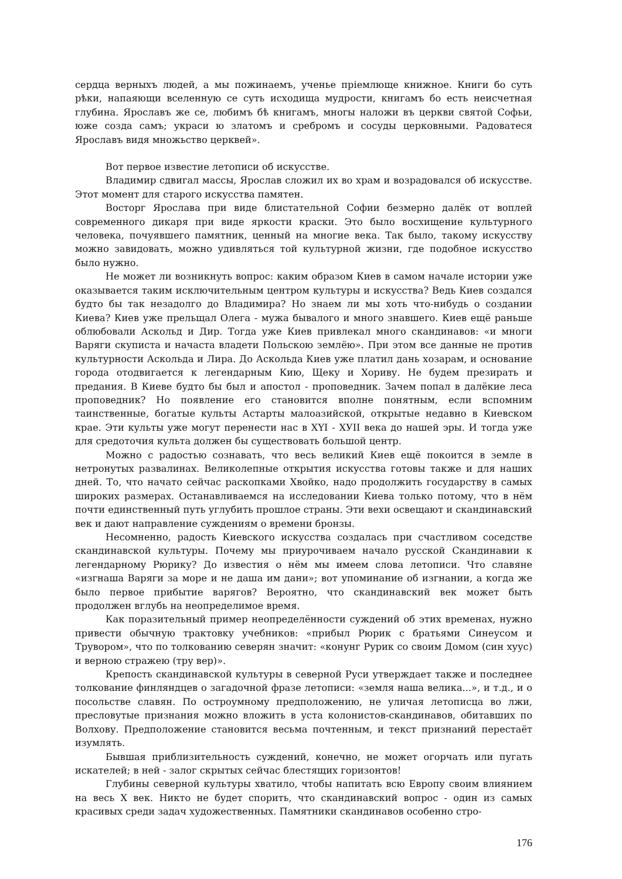сердца верныхъ людей, а мы пожинаемъ, ученье пріемлюще книжное. Книги бо суть рѣки, напаяющи вселенную се суть исходища мудрости, книгамъ бо есть неисчетная глубина. Ярославъ же се, любимъ бѣ книгамъ, многы наложи въ церкви святой Софьи, юже созда самъ; украси ю златомъ и сребромъ и сосуды церковными. Радоватеся Ярославъ видя множьство церквей».
Вот первое известие летописи об искусстве.
Владимир сдвигал массы, Ярослав сложил их во храм и возрадовался об искусстве. Этот момент для старого искусства памятен.
Восторг Ярослава при виде блистательной Софии безмерно далёк от воплей современного дикаря при виде яркости краски. Это было восхищение культурного человека, почуявшего памятник, ценный на многие века. Так было, такому искусству можно завидовать, можно удивляться той культурной жизни, где подобное искусство было нужно.
Не может ли возникнуть вопрос: каким образом Киев в самом начале истории уже оказывается таким исключительным центром культуры и искусства? Ведь Киев создался будто бы так незадолго до Владимира? Но знаем ли мы хоть что-нибудь о создании Киева? Киев уже прельщал Олега - мужа бывалого и много знавшего. Киев ещё раньше облюбовали Аскольд и Дир. Тогда уже Киев привлекал много скандинавов: «и многи Варяги скуписта и начаста владети Польскою землёю». При этом все данные не против культурности Аскольда и Лира. До Аскольда Киев уже платил дань хозарам, и основание города отодвигается к легендарным Кию, Щеку и Хориву. Не будем презирать и предания. В Киеве будто бы был и апостол - проповедник. Зачем попал в далёкие леса проповедник? Но появление его становится вполне понятным, если вспомним таинственные, богатые культы Астарты малоазийской, открытые недавно в Киевском крае. Эти культы уже могут перенести нас в XYI - ХУII века до нашей эры. И тогда уже для средоточия культа должен бы существовать большой центр.
Можно с радостью сознавать, что весь великий Киев ещё покоится в земле в нетронутых развалинах. Великолепные открытия искусства готовы также и для наших дней. То, что начато сейчас раскопками Хвойко, надо продолжить государству в самых широких размерах. Останавливаемся на исследовании Киева только потому, что в нём почти единственный путь углубить прошлое страны. Эти вехи освещают и скандинавский век и дают направление суждениям о времени бронзы.
Несомненно, радость Киевского искусства создалась при счастливом соседстве скандинавской культуры. Почему мы приурочиваем начало русской Скандинавии к легендарному Рюрику? До известия о нём мы имеем слова летописи. Что славяне «изгнаша Варяги за море и не даша им дани»; вот упоминание об изгнании, а когда же было первое прибытие варягов? Вероятно, что скандинавский век может быть продолжен вглубь на неопределимое время.
Как поразительный пример неопределённости суждений об этих временах, нужно привести обычную трактовку учебников: «прибыл Рюрик с братьями Синеусом и Трувором», что по толкованию северян значит: «конунг Рурик со своим Домом (син хуус) и верною стражею (тру вер)».
Крепость скандинавской культуры в северной Руси утверждает также и последнее толкование финляндцев о загадочной фразе летописи: «земля наша велика...», и т.д., и о посольстве славян. По остроумному предположению, не уличая летописца во лжи, пресловутые признания можно вложить в уста колонистов-скандинавов, обитавших по Волхову. Предположение становится весьма почтенным, и текст признаний перестаёт изумлять.
Бывшая приблизительность суждений, конечно, не может огорчать или пугать искателей; в ней - залог скрытых сейчас блестящих горизонтов!
Глубины северной культуры хватило, чтобы напитать всю Европу своим влиянием на весь X век. Никто не будет спорить, что скандинавский вопрос - один из самых красивых среди задач художественных. Памятники скандинавов особенно стро-
176